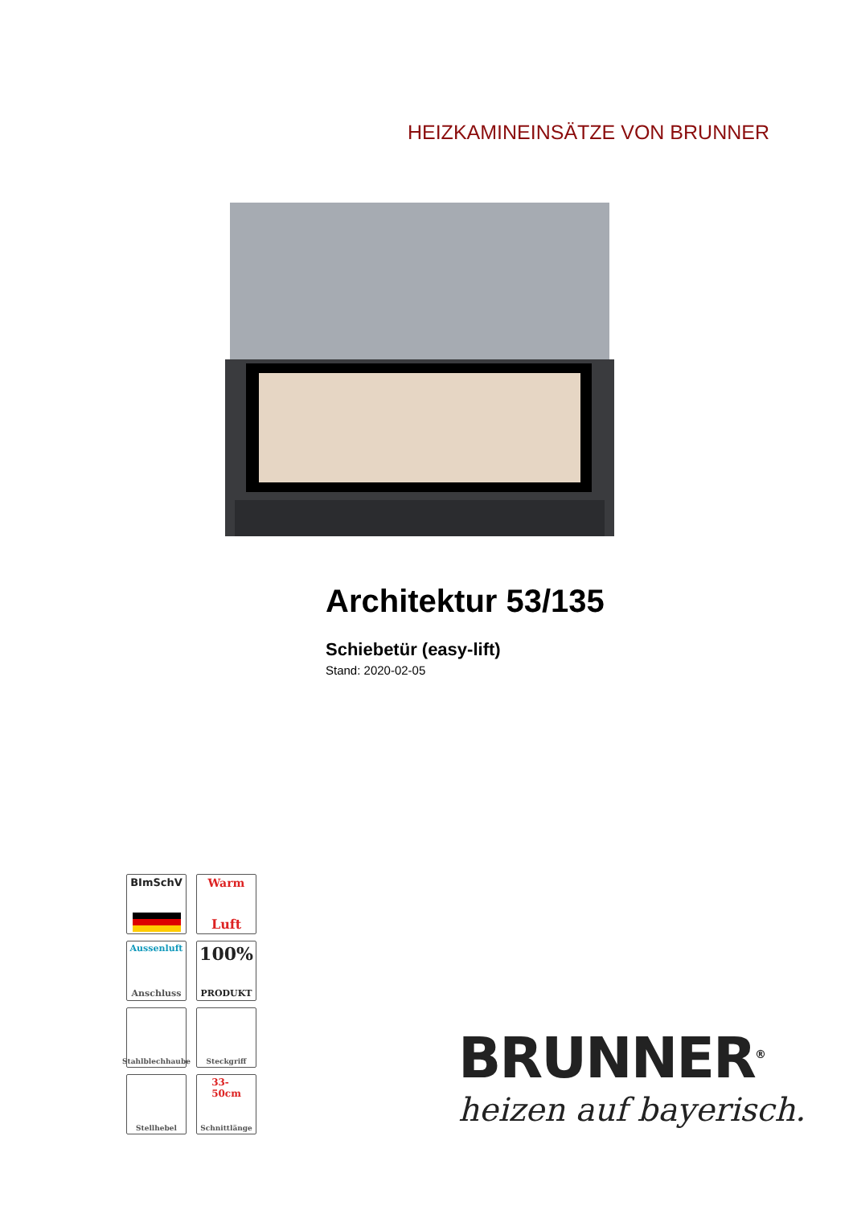HEIZKAMINEINSÄTZE VON BRUNNER
Architektur 53/135
Schiebetür (easy-lift)
Stand: 2020-02-05
BImSchV
Warm
Luft
Aussenluft
Anschluss
100%
PRODUKT
Stahlblechhaube
Steckgriff
Stellhebel
33-
50cm
Schnittlänge
BRUNNER<sup>®</sup>
heizen auf bayerisch.